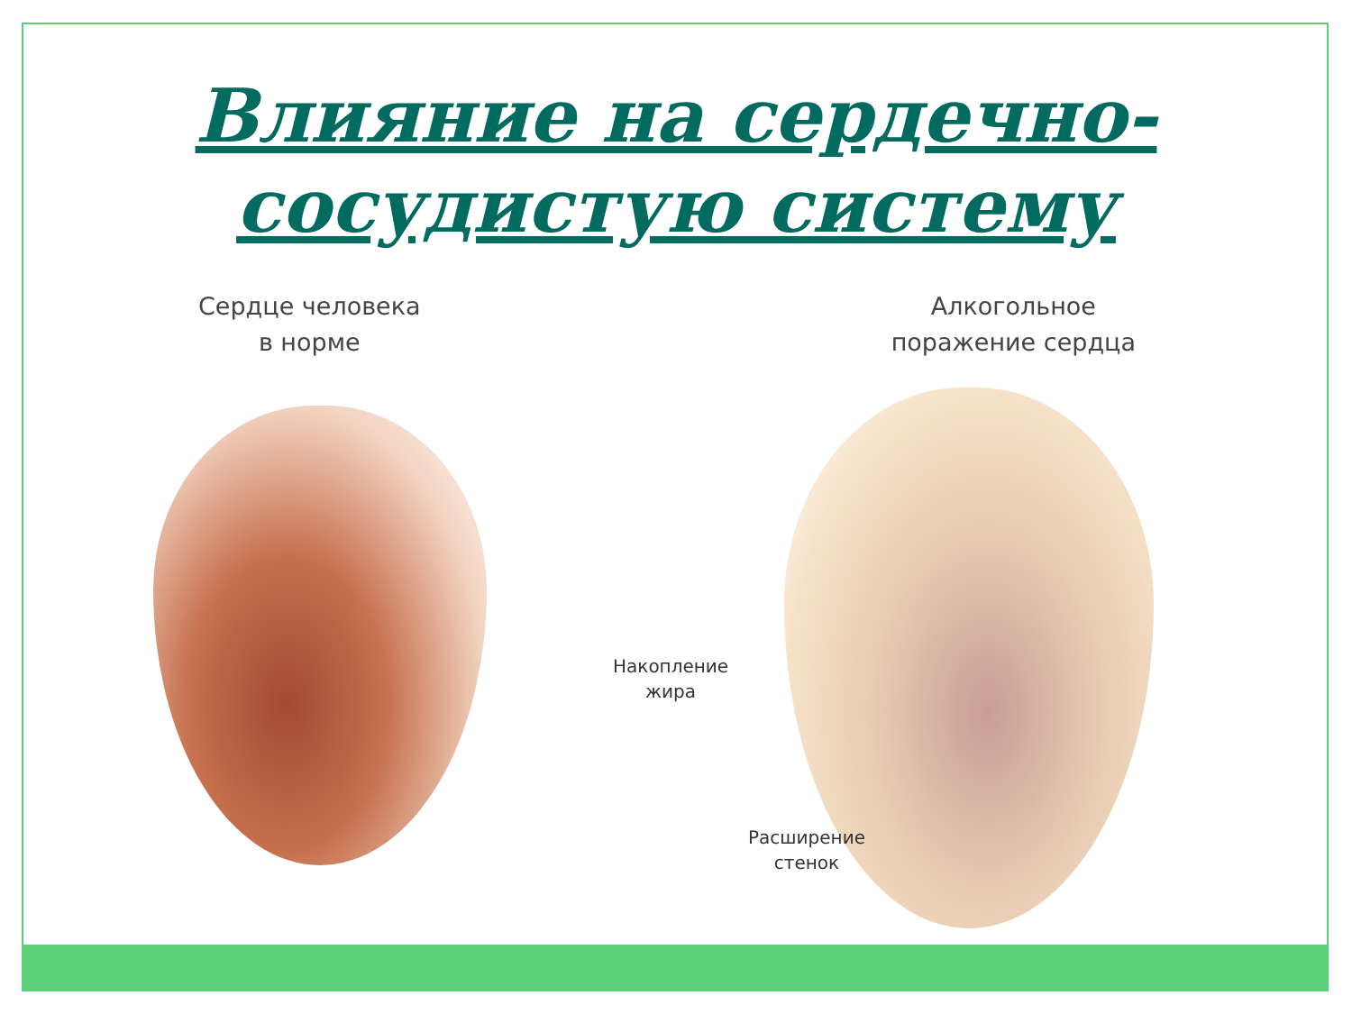Влияние на сердечно-
сосудистую систему
Сердце человека
в норме
Алкогольное
поражение сердца
Накопление
жира
Расширение
стенок